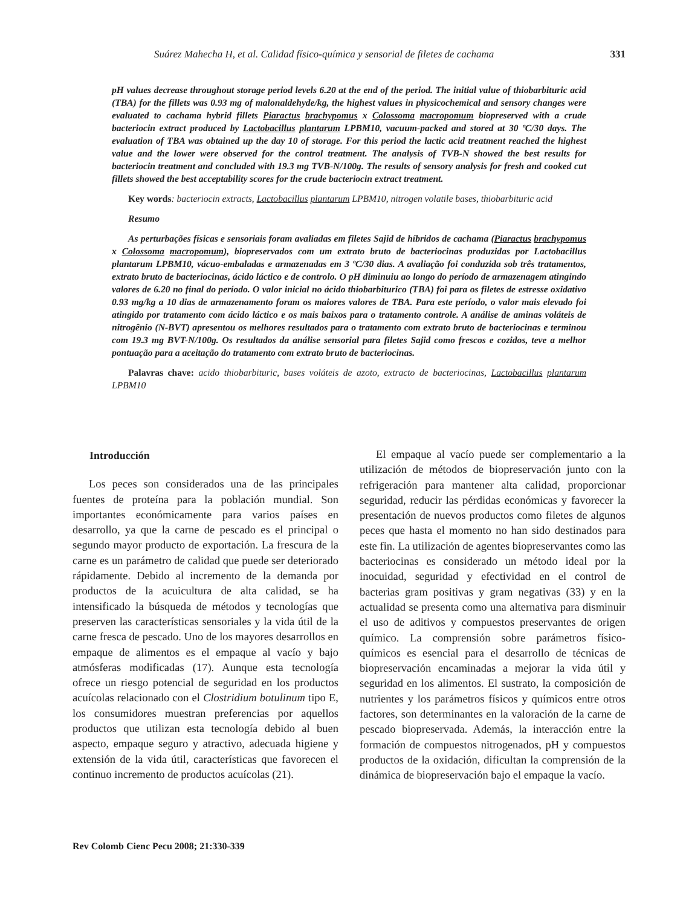Suárez Mahecha H, et al. Calidad físico-química y sensorial de filetes de cachama 331
pH values decrease throughout storage period levels 6.20 at the end of the period. The initial value of thiobarbituric acid (TBA) for the fillets was 0.93 mg of malonaldehyde/kg, the highest values in physicochemical and sensory changes were evaluated to cachama hybrid fillets Piaractus brachypomus x Colossoma macropomum biopreserved with a crude bacteriocin extract produced by Lactobacillus plantarum LPBM10, vacuum-packed and stored at 30 ºC/30 days. The evaluation of TBA was obtained up the day 10 of storage. For this period the lactic acid treatment reached the highest value and the lower were observed for the control treatment. The analysis of TVB-N showed the best results for bacteriocin treatment and concluded with 19.3 mg TVB-N/100g. The results of sensory analysis for fresh and cooked cut fillets showed the best acceptability scores for the crude bacteriocin extract treatment.
Key words: bacteriocin extracts, Lactobacillus plantarum LPBM10, nitrogen volatile bases, thiobarbituric acid
Resumo
As perturbações físicas e sensoriais foram avaliadas em filetes Sajid de híbridos de cachama (Piaractus brachypomus x Colossoma macropomum), biopreservados com um extrato bruto de bacteriocinas produzidas por Lactobacillus plantarum LPBM10, vácuo-embaladas e armazenadas em 3 ºC/30 dias. A avaliação foi conduzida sob três tratamentos, extrato bruto de bacteriocinas, ácido láctico e de controlo. O pH diminuiu ao longo do período de armazenagem atingindo valores de 6.20 no final do período. O valor inicial no ácido thiobarbiturico (TBA) foi para os filetes de estresse oxidativo 0.93 mg/kg a 10 dias de armazenamento foram os maiores valores de TBA. Para este período, o valor mais elevado foi atingido por tratamento com ácido láctico e os mais baixos para o tratamento controle. A análise de aminas voláteis de nitrogênio (N-BVT) apresentou os melhores resultados para o tratamento com extrato bruto de bacteriocinas e terminou com 19.3 mg BVT-N/100g. Os resultados da análise sensorial para filetes Sajid como frescos e cozidos, teve a melhor pontuação para a aceitação do tratamento com extrato bruto de bacteriocinas.
Palavras chave: acido thiobarbituric, bases voláteis de azoto, extracto de bacteriocinas, Lactobacillus plantarum LPBM10
Introducción
Los peces son considerados una de las principales fuentes de proteína para la población mundial. Son importantes económicamente para varios países en desarrollo, ya que la carne de pescado es el principal o segundo mayor producto de exportación. La frescura de la carne es un parámetro de calidad que puede ser deteriorado rápidamente. Debido al incremento de la demanda por productos de la acuicultura de alta calidad, se ha intensificado la búsqueda de métodos y tecnologías que preserven las características sensoriales y la vida útil de la carne fresca de pescado. Uno de los mayores desarrollos en empaque de alimentos es el empaque al vacío y bajo atmósferas modificadas (17). Aunque esta tecnología ofrece un riesgo potencial de seguridad en los productos acuícolas relacionado con el Clostridium botulinum tipo E, los consumidores muestran preferencias por aquellos productos que utilizan esta tecnología debido al buen aspecto, empaque seguro y atractivo, adecuada higiene y extensión de la vida útil, características que favorecen el continuo incremento de productos acuícolas (21).
El empaque al vacío puede ser complementario a la utilización de métodos de biopreservación junto con la refrigeración para mantener alta calidad, proporcionar seguridad, reducir las pérdidas económicas y favorecer la presentación de nuevos productos como filetes de algunos peces que hasta el momento no han sido destinados para este fin. La utilización de agentes biopreservantes como las bacteriocinas es considerado un método ideal por la inocuidad, seguridad y efectividad en el control de bacterias gram positivas y gram negativas (33) y en la actualidad se presenta como una alternativa para disminuir el uso de aditivos y compuestos preservantes de origen químico. La comprensión sobre parámetros físico-químicos es esencial para el desarrollo de técnicas de biopreservación encaminadas a mejorar la vida útil y seguridad en los alimentos. El sustrato, la composición de nutrientes y los parámetros físicos y químicos entre otros factores, son determinantes en la valoración de la carne de pescado biopreservada. Además, la interacción entre la formación de compuestos nitrogenados, pH y compuestos productos de la oxidación, dificultan la comprensión de la dinámica de biopreservación bajo el empaque la vacío.
Rev Colomb Cienc Pecu 2008; 21:330-339